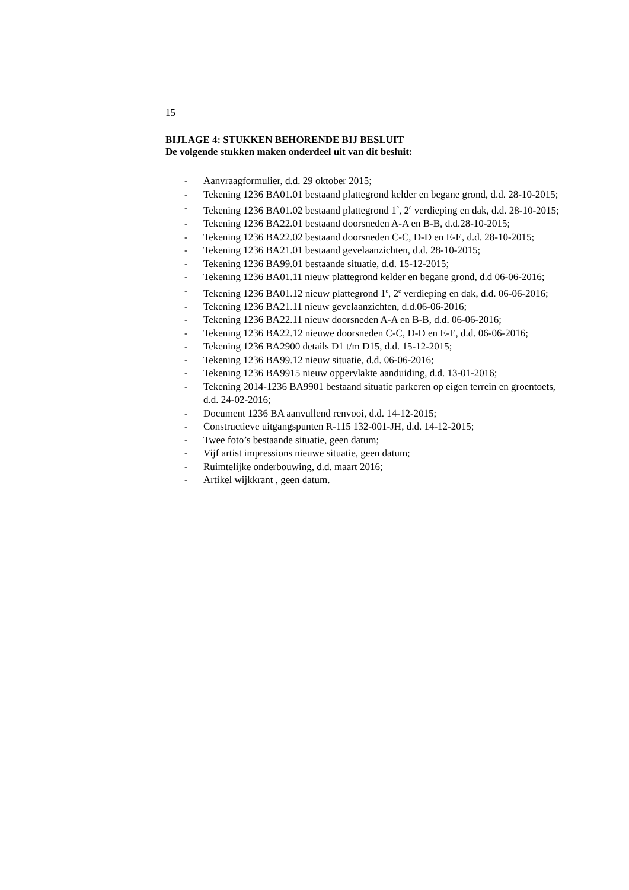15
BIJLAGE 4: STUKKEN BEHORENDE BIJ BESLUIT
De volgende stukken maken onderdeel uit van dit besluit:
- Aanvraagformulier, d.d. 29 oktober 2015;
- Tekening 1236 BA01.01 bestaand plattegrond kelder en begane grond, d.d. 28-10-2015;
- Tekening 1236 BA01.02 bestaand plattegrond 1<sup>e</sup>, 2<sup>e</sup> verdieping en dak, d.d. 28-10-2015;
- Tekening 1236 BA22.01 bestaand doorsneden A-A en B-B, d.d.28-10-2015;
- Tekening 1236 BA22.02 bestaand doorsneden C-C, D-D en E-E, d.d. 28-10-2015;
- Tekening 1236 BA21.01 bestaand gevelaanzichten, d.d. 28-10-2015;
- Tekening 1236 BA99.01 bestaande situatie, d.d. 15-12-2015;
- Tekening 1236 BA01.11 nieuw plattegrond kelder en begane grond, d.d 06-06-2016;
- Tekening 1236 BA01.12 nieuw plattegrond 1<sup>e</sup>, 2<sup>e</sup> verdieping en dak, d.d. 06-06-2016;
- Tekening 1236 BA21.11 nieuw gevelaanzichten, d.d.06-06-2016;
- Tekening 1236 BA22.11 nieuw doorsneden A-A en B-B, d.d. 06-06-2016;
- Tekening 1236 BA22.12 nieuwe doorsneden C-C, D-D en E-E, d.d. 06-06-2016;
- Tekening 1236 BA2900 details D1 t/m D15, d.d. 15-12-2015;
- Tekening 1236 BA99.12 nieuw situatie, d.d. 06-06-2016;
- Tekening 1236 BA9915 nieuw oppervlakte aanduiding, d.d. 13-01-2016;
- Tekening 2014-1236 BA9901 bestaand situatie parkeren op eigen terrein en groentoets, d.d. 24-02-2016;
- Document 1236 BA aanvullend renvooi, d.d. 14-12-2015;
- Constructieve uitgangspunten R-115 132-001-JH, d.d. 14-12-2015;
- Twee foto’s bestaande situatie, geen datum;
- Vijf artist impressions nieuwe situatie, geen datum;
- Ruimtelijke onderbouwing, d.d. maart 2016;
- Artikel wijkkrant , geen datum.